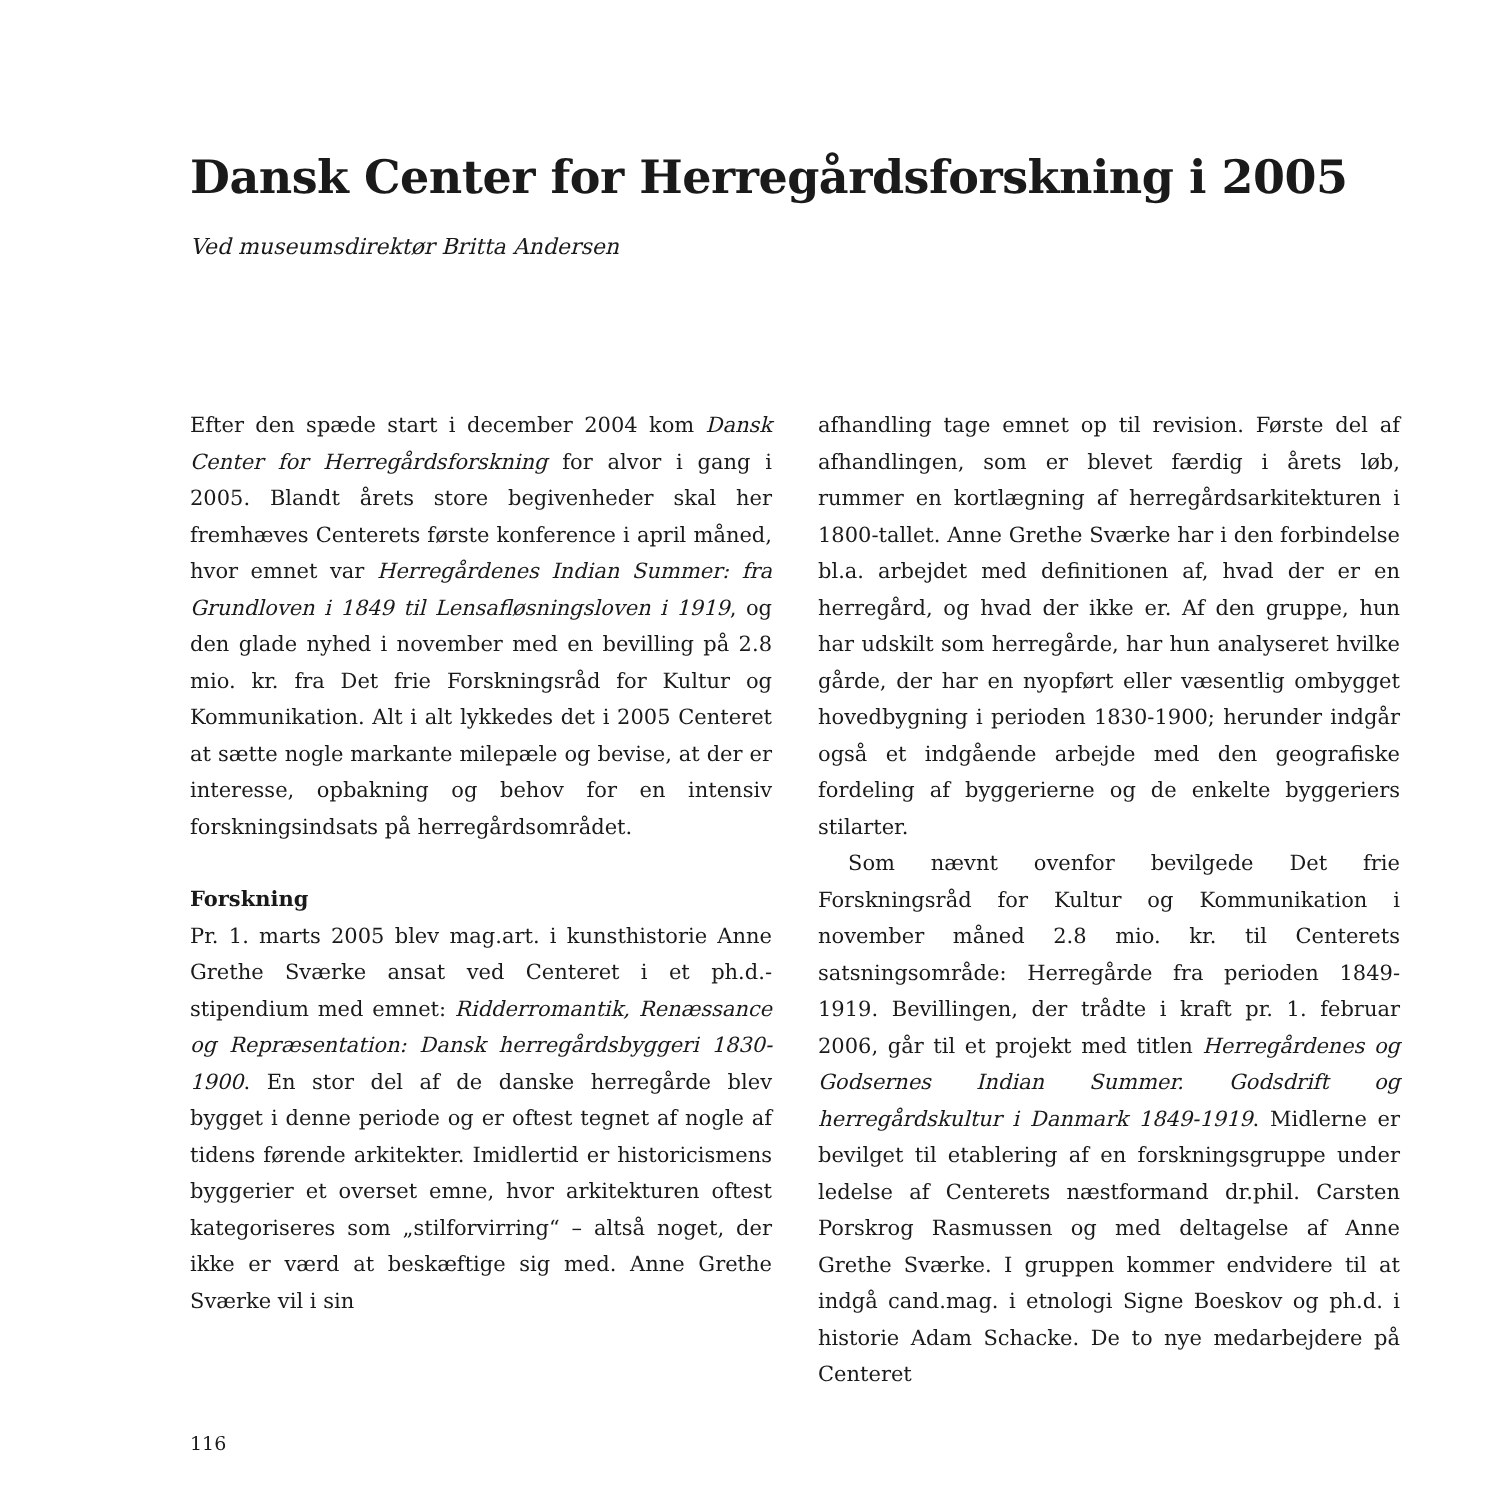Dansk Center for Herregårdsforskning i 2005
Ved museumsdirektør Britta Andersen
Efter den spæde start i december 2004 kom Dansk Center for Herregårdsforskning for alvor i gang i 2005. Blandt årets store begivenheder skal her fremhæves Centerets første konference i april måned, hvor emnet var Herregårdenes Indian Summer: fra Grundloven i 1849 til Lensafløsningsloven i 1919, og den glade nyhed i november med en bevilling på 2.8 mio. kr. fra Det frie Forskningsråd for Kultur og Kommunikation. Alt i alt lykkedes det i 2005 Centeret at sætte nogle markante milepæle og bevise, at der er interesse, opbakning og behov for en intensiv forskningsindsats på herregårdsområdet.
Forskning
Pr. 1. marts 2005 blev mag.art. i kunsthistorie Anne Grethe Sværke ansat ved Centeret i et ph.d.-stipendium med emnet: Ridderromantik, Renæssance og Repræsentation: Dansk herregårdsbyggeri 1830-1900. En stor del af de danske herregårde blev bygget i denne periode og er oftest tegnet af nogle af tidens førende arkitekter. Imidlertid er historicismens byggerier et overset emne, hvor arkitekturen oftest kategoriseres som „stilforvirring“ – altså noget, der ikke er værd at beskæftige sig med. Anne Grethe Sværke vil i sin
afhandling tage emnet op til revision. Første del af afhandlingen, som er blevet færdig i årets løb, rummer en kortlægning af herregårdsarkitekturen i 1800-tallet. Anne Grethe Sværke har i den forbindelse bl.a. arbejdet med definitionen af, hvad der er en herregård, og hvad der ikke er. Af den gruppe, hun har udskilt som herregårde, har hun analyseret hvilke gårde, der har en nyopført eller væsentlig ombygget hovedbygning i perioden 1830-1900; herunder indgår også et indgående arbejde med den geografiske fordeling af byggerierne og de enkelte byggeriers stilarter.
Som nævnt ovenfor bevilgede Det frie Forskningsråd for Kultur og Kommunikation i november måned 2.8 mio. kr. til Centerets satsningsområde: Herregårde fra perioden 1849-1919. Bevillingen, der trådte i kraft pr. 1. februar 2006, går til et projekt med titlen Herregårdenes og Godsernes Indian Summer. Godsdrift og herregårdskultur i Danmark 1849-1919. Midlerne er bevilget til etablering af en forskningsgruppe under ledelse af Centerets næstformand dr.phil. Carsten Porskrog Rasmussen og med deltagelse af Anne Grethe Sværke. I gruppen kommer endvidere til at indgå cand.mag. i etnologi Signe Boeskov og ph.d. i historie Adam Schacke. De to nye medarbejdere på Centeret
116